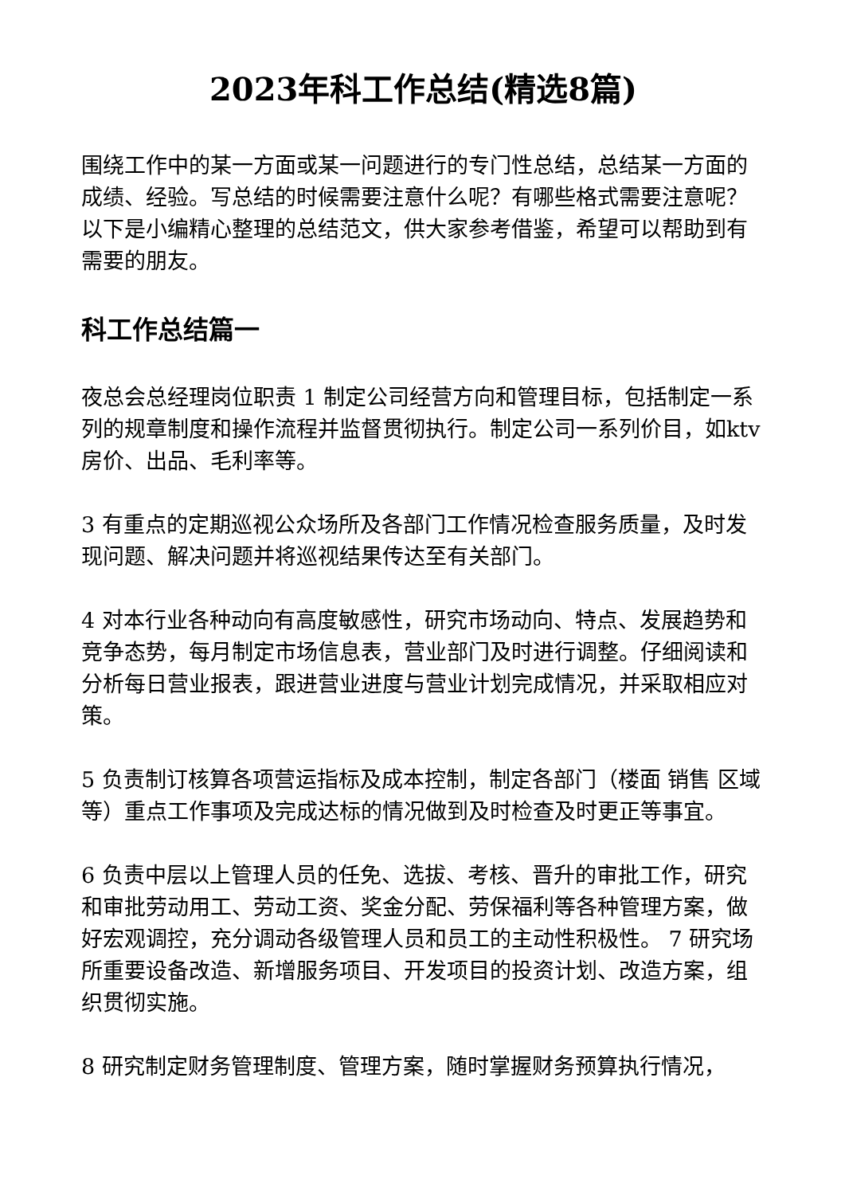2023年科工作总结(精选8篇)
围绕工作中的某一方面或某一问题进行的专门性总结，总结某一方面的成绩、经验。写总结的时候需要注意什么呢？有哪些格式需要注意呢？以下是小编精心整理的总结范文，供大家参考借鉴，希望可以帮助到有需要的朋友。
科工作总结篇一
夜总会总经理岗位职责 1 制定公司经营方向和管理目标，包括制定一系列的规章制度和操作流程并监督贯彻执行。制定公司一系列价目，如ktv房价、出品、毛利率等。
3 有重点的定期巡视公众场所及各部门工作情况检查服务质量，及时发现问题、解决问题并将巡视结果传达至有关部门。
4 对本行业各种动向有高度敏感性，研究市场动向、特点、发展趋势和竞争态势，每月制定市场信息表，营业部门及时进行调整。仔细阅读和分析每日营业报表，跟进营业进度与营业计划完成情况，并采取相应对策。
5 负责制订核算各项营运指标及成本控制，制定各部门（楼面 销售 区域等）重点工作事项及完成达标的情况做到及时检查及时更正等事宜。
6 负责中层以上管理人员的任免、选拔、考核、晋升的审批工作，研究和审批劳动用工、劳动工资、奖金分配、劳保福利等各种管理方案，做好宏观调控，充分调动各级管理人员和员工的主动性积极性。 7 研究场所重要设备改造、新增服务项目、开发项目的投资计划、改造方案，组织贯彻实施。
8 研究制定财务管理制度、管理方案，随时掌握财务预算执行情况，